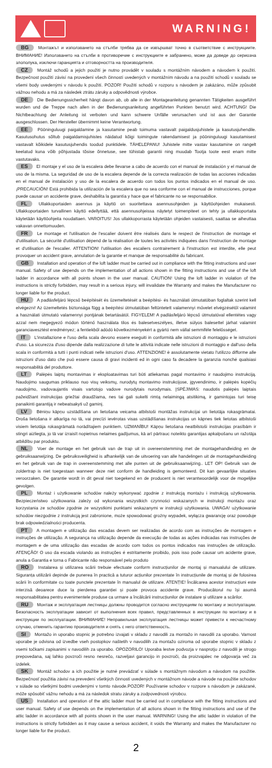WARNING!
BG Монтажът и използването на стълби трябва да се извършват точно в съответствие с инструкциите. ВНИМАНИЕ! Използването на стълби в противоречие с инструкциите е забранено, може да доведе до сериозна злополука, изключи гаранцията и отговорността на производителя.
CZ Montáž schodů a jejich použití je nutno provádět v souladu s montážním návodem a návodem k použití. Bezpečnost použití závisí na provedení všech činností uvedených v montážním návodu a na použití schodů v souladu se všemi body uvedenými v návodu k použití. POZOR! Použití schodů v rozporu s návodem je zakázáno, může způsobit vážnou nehodu a má za následek ztrátu záruky a odpovědnosti výrobce.
DE Die Bedienungssicherheit hängt davon ab, ob alle in der Montageanleitung genannten Tätigkeiten ausgeführt wurden und die Treppe nach allen in der Bedienungsanleitung angeführten Punkten benutzt wird. ACHTUNG! Die Nichtbeachtung der Anleitung ist verboten und kann schwere Unfälle verursachen und ist aus der Garantie ausgeschlossen. Der Hersteller übernimmt keine Verantwortung.
EE Pööninguluugi paigaldamine ja kasutamine peab toimuma vastavalt paigaldusjuhistele ja kasutusjuhendile. Kasutusohutus sõltub paigaldamisjuhistes näidatud kõigi toimingute rakendamisest ja pööninguluugi kasutamisest vastavalt kõikidele kasutusjuhendis toodud punktidele. TÄHELEPANU! Juhistele mitte vastav kasutamine on rangelt keelatud kuna võib põhjustada tõsise õnnetuse, see tühistab garantii ning muudab Tootja toote eest enam mitte vastutavaks.
ES El montaje y el uso de la escalera debe llevarse a cabo de acuerdo con el manual de instalación y el manual de uso de la misma. La seguridad de uso de la escalera depende de la correcta realización de todas las acciones indicadas en el manual de instalación y uso de la escalera de acuerdo con todos los puntos indicados en el manual de uso. ¡PRECAUCIÓN! Está prohibida la utilización de la escalera que no sea conforme con el manual de instrucciones, porque puede causar un accidente grave, deshabilita la garantía y hace que el fabricante no se responsabilice.
FL Ullakkoportaiden asennus ja käyttö on suoritettava asennusohjeiden ja käyttöohjeiden mukaisesti. Ullakkoportaiden turvallinen käyttö edellyttää, että asennusohjeissa näytetyt toimenpiteet on tehty ja ullakkoportaita käytetään käyttöohjeita noudattaen. VAROITUS! Jos ullakkoporrasta käytetään ohjeiden vastaisesti, saattaa se aiheuttaa vakavan onnettomuuden.
FR Le montage et l'utilisation de l'escalier doivent être réalisés dans le respect de l'instruction de montage et d'utilisation. La sécurité d'utilisation dépend de la réalisation de toutes les activités indiquées dans l'instruction de montage et d'utilisation de l'escalier. ATTENTION! l'utilisation des escaliers contrairement à l'instruction est interdite, elle peut provoquer un accident grave, annulation de la garantie et manque de responsabilité du fabricant.
GB Installation and operation of the loft ladder must be carried out in compliance with the fitting instructions and user manual. Safety of use depends on the implementation of all actions shown in the fitting instructions and use of the loft ladder in accordance with all points shown in the user manual. CAUTION! Using the loft ladder in violation of the instructions is strictly forbidden, may result in a serious injury, will invalidate the Warranty and makes the Manufacturer no longer liable for the product.
HU A padlásfeljáró lépcső beépítését és üzemeltetését a beépítési- és használati útmutatóban foglaltak szerint kell elvégezni! Az üzemeltetés biztonsága függ a beépítési útmutatóban feltüntetett valamennyi művelet elvégzésétől valamint a használati útmutató valamennyi pontjának betartásától. FIGYELEM! A padlásfeljáró lépcső útmutatóval ellentétes vagy azzal nem megegyező módon történő használata tilos és balesetveszélyes, illetve súlyos balesettel járhat valamint garanciavesztést eredményez; a fentiekből adódó következményekért a gyártó nem vállal semmiféle felelősséget.
IT L'installazione e l'uso della scala devono essere eseguiti in conformità alle istruzioni di montaggio e le istruzioni d'uso. La sicurezza d'uso dipende dalla realizzazione di tutte le attività indicate nelle istruzioni di montaggio e dall'uso della scala in conformità a tutti i punti indicati nelle istruzioni d'uso. ATTENZIONE! è assolutamente vietato l'utilizzo difforme alle istruzioni d'uso dato che può essere causa di gravi incidenti ed in ogni caso fa decadere la garanzia nonché qualsiasi responsabilità del produttore.
LT Palėpės laiptų montavimas ir eksploatavimas turi būti atliekamas pagal montavimo ir naudojimo instrukciją. Naudojimo saugumas priklauso nuo visų veiksmų, nurodytų montavimo instrukcijose, įgyvendinimo, ir palėpės kopėčių naudojimo, vadovaujantis visais vartotojo vadove nurodytais nurodymais. ĮSPĖJIMAS: naudotis palėpės laiptais pažeidžiant instrukcijas griežtai draudžiama, nes tai gali sukelti rimtą nelaimingą atsitikimą, ir gamintojas turi teisę panaikinti garantiją ir nebeatsakyti už gaminį.
LV Bēniņu kāpņu uzstādīšana un lietošana veicama atbilstoši montāžas instrukcijai un lietotāja rokasgrāmatai. Droša lietošana ir atkarīga no tā, vai precīzi ievērotas visas uzstādīšanas instrukcijas un kāpnes tiek lietotas atbilstoši visiem lietotāja rokasgrāmatā norādītajiem punktiem. UZMANĪBU! Kāpņu lietošana neatbilstoši instrukcijas prasībām ir stingri aizliegta, jo tā var izraisīt nopietnus nelaimes gadījumus, kā arī pārtrauc noteikto garantijas apkalpošanu un ražotāja atbildību par produktu.
NL Voer de montage en het gebruik van de trap uit in overeenstemming met de montagehandleiding en de gebruiksaanwijzing. De gebruiksveiligheid is afhankelijk van de uitvoering van alle handelingen uit de montagehandleiding en het gebruik van de trap in overeenstemming met alle punten uit de gebruiksaanwijzing.. LET OP! Gebruik van de zoldertrap is niet toegestaan wanneer deze niet conform de handleiding is gemonteerd. Dit kan gevaarlijke situaties veroorzaken. De garantie wordt in dit geval niet toegekend en de producent is niet verantwoordelijk voor de mogelijke gevolgen.
PL Montaż i użytkowanie schodów należy wykonywać zgodnie z instrukcją montażu i instrukcją użytkowania. Bezpieczeństwo użytkowania zależy od wykonania wszystkich czynności wskazanych w instrukcji montażu oraz korzystania ze schodów zgodnie ze wszystkimi punktami wskazanymi w instrukcji użytkowania. UWAGA! użytkowanie schodów niezgodnie z instrukcją jest zabronione, może spowodować groźny wypadek, wyłącza gwarancję oraz powoduje brak odpowiedzialności producenta.
PT A montagem e utilização das escadas devem ser realizadas de acordo com as instruções de montagem e instruções de utilização. A segurança na utilização depende da execução de todas as ações indicadas nas instruções de montagem e de uma utilização das escadas de acordo com todos os pontos indicados nas instruções de utilização. ATENÇÃO! O uso da escada violando as instruções é estritamente proibido, pois isso pode causar um acidente grave, anula a Garantia e torna o Fabricante não responsável pelo produto
RO Instalarea și utilizarea scării trebuie efectuate conform instrucțiunilor de montaj și manualului de utilizare. Siguranța utilizării depinde de punerea în practică a tuturor acțiunilor prezentate în instrucțiunile de montaj și de folosirea scării în conformitate cu toate punctele prezentate în manualul de utilizare. ATENȚIE! Încălcarea acestor instrucțiuni este interzisă deoarece duce la pierderea garanției și poate provoca accidente grave. Producătorul nu își asumă responsabilitatea pentru evenimentele produse ca urmare a încălcării instrucțiunilor de instalare și utilizare a scărilor.
RU Монтаж и эксплуатация лестницы должны проводится согласно инструкциям по монтажу и эксплуатации. Безопасность эксплуатации зависит от выполнения всех правил, представленных в инструкции по монтажу и в инструкции по эксплуатации. ВНИМАНИЕ! Неправильная эксплуатация лестницы может привести к несчастному случаю, отменить гарантию производителя и снять с него ответственность.
SI Montažo in uporabo stopnic je potrebno izvajati v skladu z navodili za montažo in navodili za uporabo. Varnost uporabe je odvisna od izvedbe vseh postopkov naštetih v navodilih za montažo oziroma od uporabe stopnic v skladu z vsemi točkami zapisanimi v navodilih za uporabo. OPOZORILO! Uporaba lestve podvozja v nasprotju z navodili je strogo prepovedana, saj lahko povzroči resno nesrečo, razveljavi garancijo in povzroči, da proizvajalec ne odgovarja več za izdelek.
SK Montáž schodov a ich použitie je nutné prevádzať v súlade s montážnym návodom a návodom na použitie. Bezpečnosť použitia závisí na prevedení všetkých činností uvedených v montážnom návode a návode na použitie schodov v súlade so všetkými bodmi uvedenými v tomto návode.POZOR! Používanie schodov v rozpore s návodom je zakázané, môže spôsobiť vážnu nehodu a má za následok stratu záruky a zodpovednosti výrobcu.
US Installation and operation of the attic ladder must be carried out in compliance with the fitting instructions and user manual. Safety of use depends on the implementation of all actions shown in the fitting instructions and use of the attic ladder in accordance with all points shown in the user manual. WARNING! Using the attic ladder in violation of the instructions is strictly forbidden as it may cause a serious accident, it voids the Warranty and makes the Manufacturer no longer liable for the product.
2